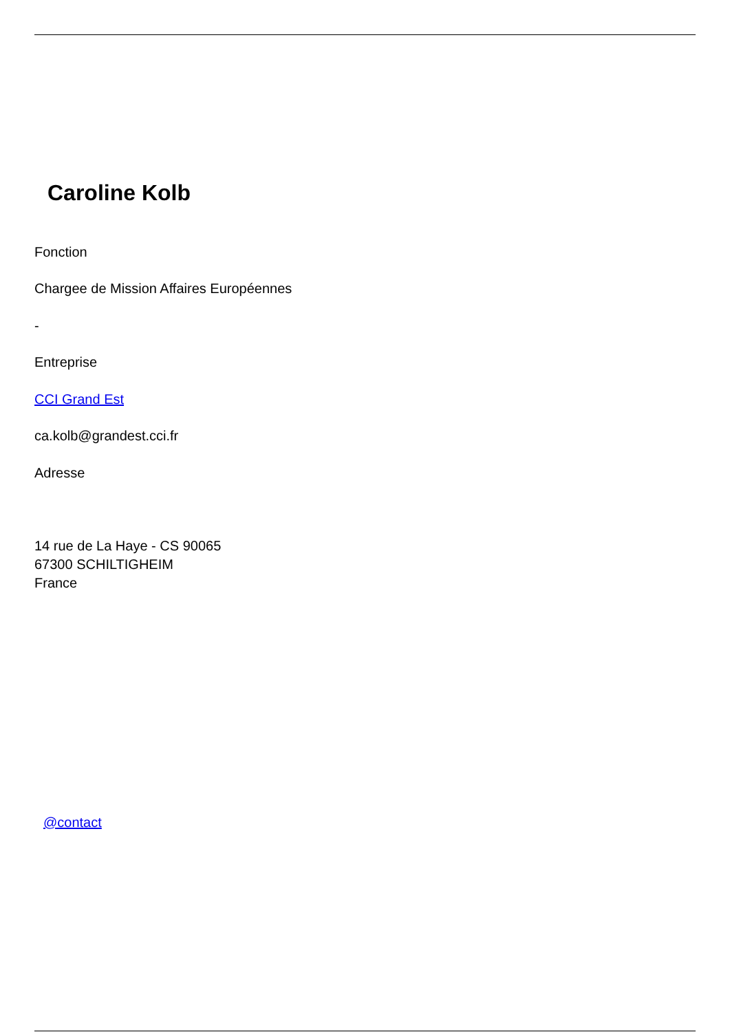Caroline Kolb
Fonction
Chargee de Mission Affaires Européennes
-
Entreprise
CCI Grand Est
ca.kolb@grandest.cci.fr
Adresse
14 rue de La Haye - CS 90065
67300 SCHILTIGHEIM
France
@contact